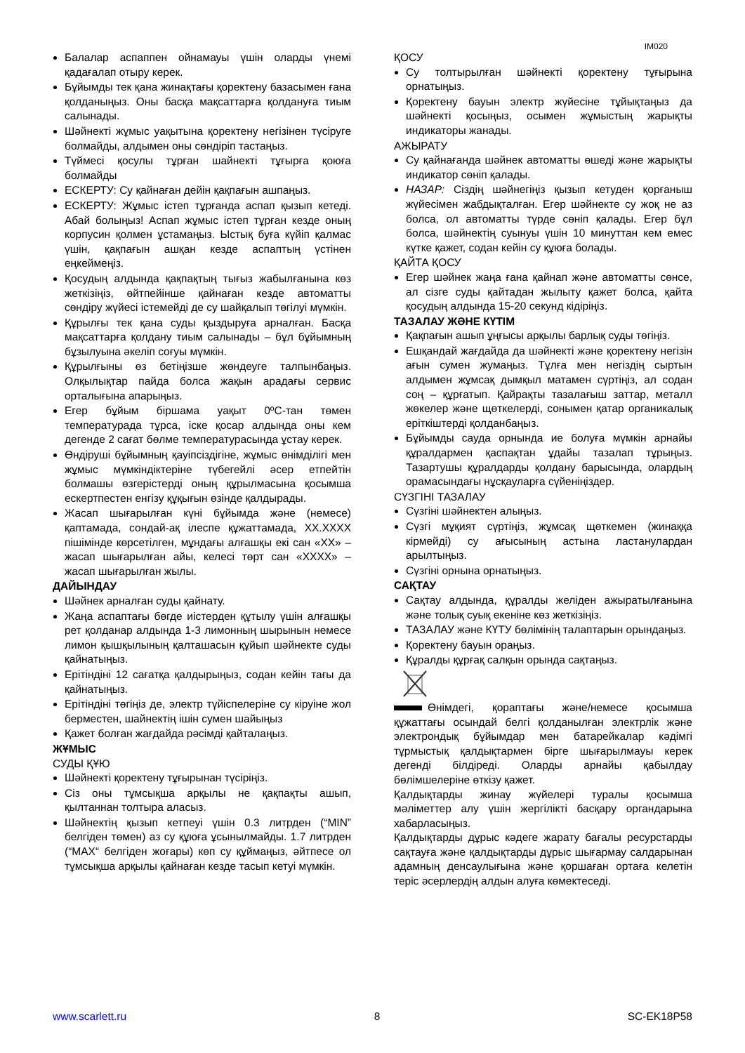IM020
Балалар аспаппен ойнамауы үшін оларды үнемі қадағалап отыру керек.
Бұйымды тек қана жинақтағы қоректену базасымен ғана қолданыңыз. Оны басқа мақсаттарға қолдануға тиым салынады.
Шәйнекті жұмыс уақытына қоректену негізінен түсіруге болмайды, алдымен оны сөндіріп тастаңыз.
Түймесі қосулы тұрған шайнекті тұғырға қоюға болмайды
ЕСКЕРТУ: Су қайнаған дейін қақпағын ашпаңыз.
ЕСКЕРТУ: Жұмыс істеп тұрғанда аспап қызып кетеді. Абай болыңыз! Аспап жұмыс істеп тұрған кезде оның корпусин қолмен ұстамаңыз. Ыстық буға күйіп қалмас үшін, қақпағын ашқан кезде аспаптың үстінен еңкеймеңіз.
Қосудың алдында қақпақтың тығыз жабылғанына көз жеткізіңіз, өйтпейінше қайнаған кезде автоматты сөндіру жүйесі істемейді де су шайқалып төгілуі мүмкін.
Құрылғы тек қана суды қыздыруға арналған. Басқа мақсаттарға қолдану тиым салынады – бұл бұйымның бұзылуына әкеліп соғуы мүмкін.
Құрылғыны өз бетіңізше жөндеуге талпынбаңыз. Олқылықтар пайда болса жақын арадағы сервис орталығына апарыңыз.
Егер бұйым біршама уақыт 0ºC-тан төмен температурада тұрса, іске қосар алдында оны кем дегенде 2 сағат бөлме температурасында ұстау керек.
Өндіруші бұйымның қауіпсіздігіне, жұмыс өнімділігі мен жұмыс мүмкіндіктеріне түбегейлі әсер етпейтін болмашы өзгерістерді оның құрылмасына қосымша ескертпестен енгізу құқығын өзінде қалдырады.
Жасап шығарылған күні бұйымда және (немесе) қаптамада, сондай-ақ ілеспе құжаттамада, XX.XXXX пішімінде көрсетілген, мұндағы алғашқы екі сан «XX» – жасап шығарылған айы, келесі төрт сан «XXXX» – жасап шығарылған жылы.
ДАЙЫНДАУ
Шәйнек арналған суды қайнату.
Жаңа аспаптағы бөгде иістерден құтылу үшін алғашқы рет қолданар алдында 1-3 лимонның шырынын немесе лимон қышқылының қалташасын құйып шәйнекте суды қайнатыңыз.
Ерітіндіні 12 сағатқа қалдырыңыз, содан кейін тағы да қайнатыңыз.
Ерітіндіні төгіңіз де, электр түйіспелеріне су кіруіне жол берместен, шайнектің ішін сумен шайыңыз
Қажет болған жағдайда рәсімді қайталаңыз.
ЖҰМЫС
СУДЫ ҚҰЮ
Шәйнекті қоректену тұғырынан түсіріңіз.
Сіз оны тұмсықша арқылы не қақпақты ашып, қылтаннан толтыра аласыз.
Шәйнектің қызып кетпеуі үшін 0.3 литрден (“MIN” белгіден төмен) аз су құюға ұсынылмайды. 1.7 литрден (“MAX“ белгіден жоғары) көп су құймаңыз, әйтпесе ол тұмсықша арқылы қайнаған кезде тасып кетуі мүмкін.
ҚОСУ
Су толтырылған шәйнекті қоректену тұғырына орнатыңыз.
Қоректену бауын электр жүйесіне тұйықтаңыз да шәйнекті қосыңыз, осымен жұмыстың жарықты индикаторы жанады.
АЖЫРАТУ
Су қайнағанда шәйнек автоматты өшеді және жарықты индикатор сөніп қалады.
НАЗАР: Сіздің шәйнегіңіз қызып кетуден қорғаныш жүйесімен жабдықталған. Егер шәйнекте су жоқ не аз болса, ол автоматты түрде сөніп қалады. Егер бұл болса, шәйнектің суынуы үшін 10 минуттан кем емес күтке қажет, содан кейін су құюға болады.
ҚАЙТА ҚОСУ
Егер шәйнек жаңа ғана қайнап және автоматты сөнсе, ал сізге суды қайтадан жылыту қажет болса, қайта қосудың алдында 15-20 секунд кідіріңіз.
ТАЗАЛАУ ЖӘНЕ КҮТІМ
Қақпағын ашып ұңғысы арқылы барлық суды төгіңіз.
Ешқандай жағдайда да шәйнекті және қоректену негізін ағын сумен жумаңыз. Тұлға мен негіздің сыртын алдымен жұмсақ дымқыл матамен сүртіңіз, ал содан соң – құрғатып. Қайрақты тазалағыш заттар, металл жөкелер және щөткелерді, сонымен қатар органикалық еріткіштерді қолданбаңыз.
Бұйымды сауда орнында ие болуға мүмкін арнайы құралдармен қаспақтан ұдайы тазалап тұрыңыз. Тазартушы құралдарды қолдану барысында, олардың орамасындағы нұсқауларға сүйеніңіздер.
СҮЗГІНІ ТАЗАЛАУ
Сүзгіні шәйнектен алыңыз.
Сүзгі мұқият сүртіңіз, жұмсақ щөткемен (жинаққа кірмейді) су ағысының астына ластанулардан арылтыңыз.
Сүзгіні орнына орнатыңыз.
САҚТАУ
Сақтау алдында, құралды желіден ажыратылғанына және толық суық екеніне көз жеткізіңіз.
ТАЗАЛАУ және КҮТУ бөлімінің талаптарын орындаңыз.
Қоректену бауын ораңыз.
Құралды құрғақ салқын орында сақтаңыз.
Өнімдегі, қораптағы және/немесе қосымша құжаттағы осындай белгі қолданылған электрлік және электрондық бұйымдар мен батарейкалар кәдімгі тұрмыстық қалдықтармен бірге шығарылмауы керек дегенді білдіреді. Оларды арнайы қабылдау бөлімшелеріне өткізу қажет.
Қалдықтарды жинау жүйелері туралы қосымша мәліметтер алу үшін жергілікті басқару органдарына хабарласыңыз.
Қалдықтарды дұрыс кәдеге жарату бағалы ресурстарды сақтауға және қалдықтарды дұрыс шығармау салдарынан адамның денсаулығына және қоршаған ортаға келетін теріс әсерлердің алдын алуға көмектеседі.
www.scarlett.ru 8 SC-EK18P58